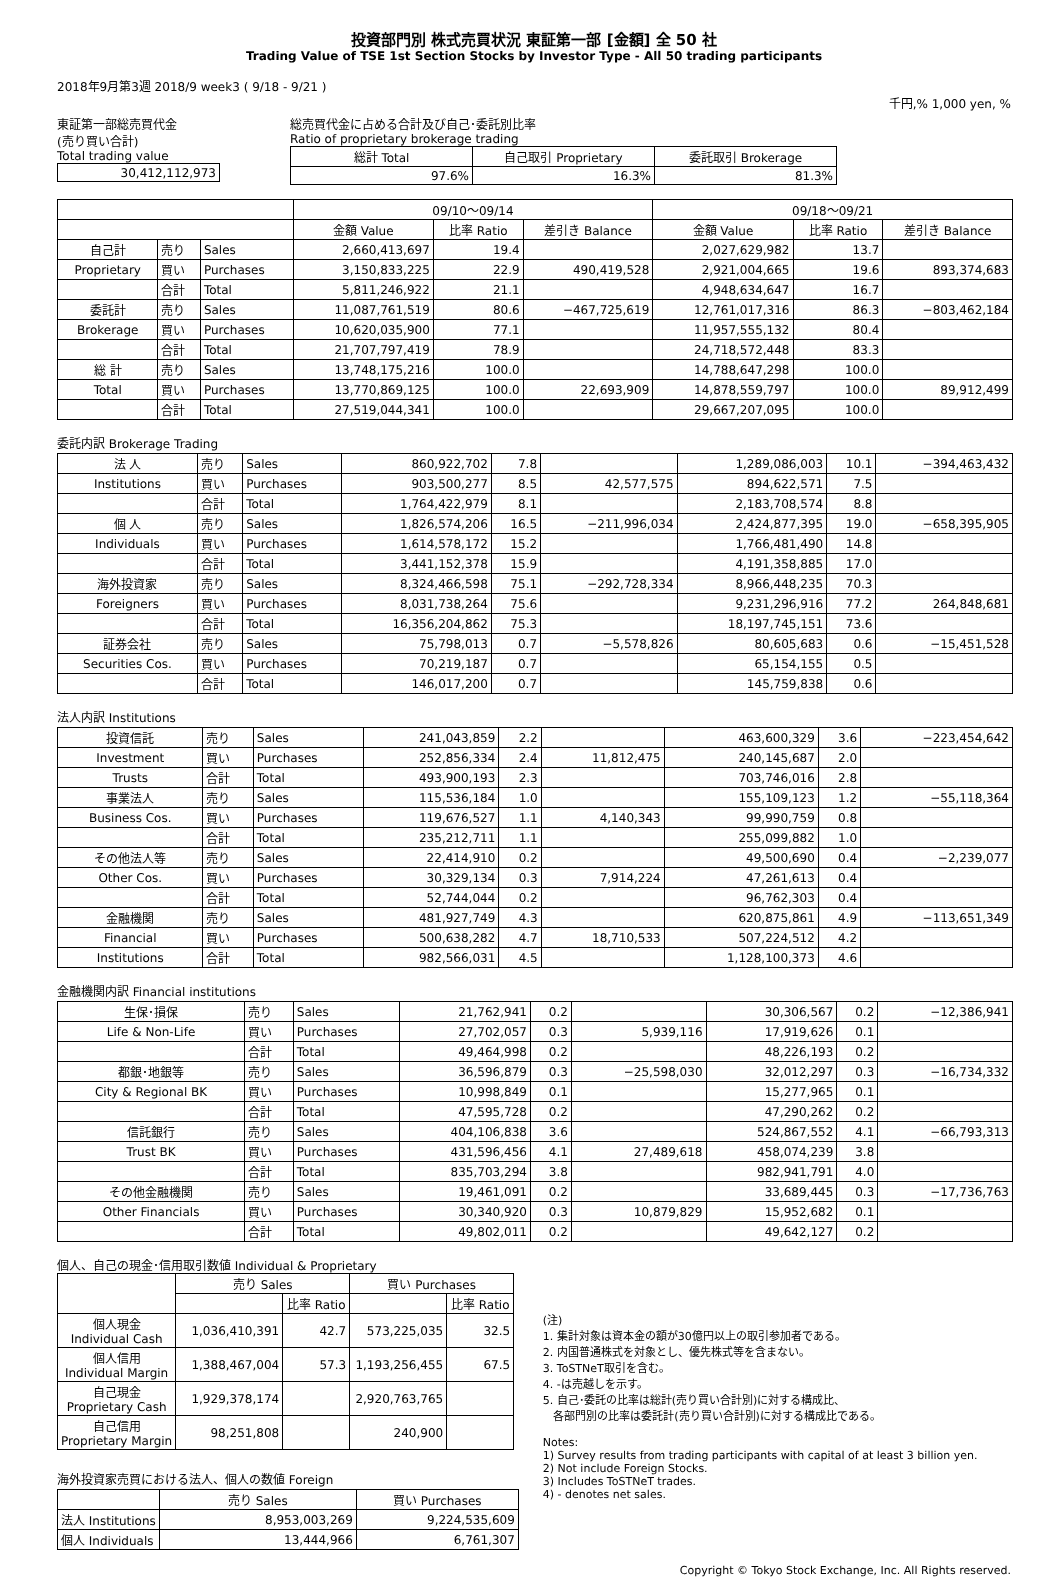投資部門別 株式売買状況 東証第一部 [金額] 全 50 社
Trading Value of TSE 1st Section Stocks by Investor Type - All 50 trading participants
2018年9月第3週 2018/9 week3 ( 9/18 - 9/21 )
千円,% 1,000 yen, %
東証第一部総売買代金
(売り買い合計)
Total trading value
| 30,412,112,973 |
総売買代金に占める合計及び自己･委託別比率
Ratio of proprietary brokerage trading
| 総計 Total | 自己取引 Proprietary | 委託取引 Brokerage |
| --- | --- | --- |
| 97.6% | 16.3% | 81.3% |
| | | | 09/10～09/14 | | | 09/18～09/21 | | |
| --- | --- | --- | --- | --- | --- | --- | --- | --- |
| | | | 金額 Value | 比率 Ratio | 差引き Balance | 金額 Value | 比率 Ratio | 差引き Balance |
| 自己計 | 売り | Sales | 2,660,413,697 | 19.4 | | 2,027,629,982 | 13.7 | |
| Proprietary | 買い | Purchases | 3,150,833,225 | 22.9 | 490,419,528 | 2,921,004,665 | 19.6 | 893,374,683 |
| | 合計 | Total | 5,811,246,922 | 21.1 | | 4,948,634,647 | 16.7 | |
| 委託計 | 売り | Sales | 11,087,761,519 | 80.6 | −467,725,619 | 12,761,017,316 | 86.3 | −803,462,184 |
| Brokerage | 買い | Purchases | 10,620,035,900 | 77.1 | | 11,957,555,132 | 80.4 | |
| | 合計 | Total | 21,707,797,419 | 78.9 | | 24,718,572,448 | 83.3 | |
| 総 計 | 売り | Sales | 13,748,175,216 | 100.0 | | 14,788,647,298 | 100.0 | |
| Total | 買い | Purchases | 13,770,869,125 | 100.0 | 22,693,909 | 14,878,559,797 | 100.0 | 89,912,499 |
| | 合計 | Total | 27,519,044,341 | 100.0 | | 29,667,207,095 | 100.0 | |
委託内訳 Brokerage Trading
| 法 人 | 売り | Sales | 860,922,702 | 7.8 | | 1,289,086,003 | 10.1 | −394,463,432 |
| Institutions | 買い | Purchases | 903,500,277 | 8.5 | 42,577,575 | 894,622,571 | 7.5 | |
| | 合計 | Total | 1,764,422,979 | 8.1 | | 2,183,708,574 | 8.8 | |
| 個 人 | 売り | Sales | 1,826,574,206 | 16.5 | −211,996,034 | 2,424,877,395 | 19.0 | −658,395,905 |
| Individuals | 買い | Purchases | 1,614,578,172 | 15.2 | | 1,766,481,490 | 14.8 | |
| | 合計 | Total | 3,441,152,378 | 15.9 | | 4,191,358,885 | 17.0 | |
| 海外投資家 | 売り | Sales | 8,324,466,598 | 75.1 | −292,728,334 | 8,966,448,235 | 70.3 | |
| Foreigners | 買い | Purchases | 8,031,738,264 | 75.6 | | 9,231,296,916 | 77.2 | 264,848,681 |
| | 合計 | Total | 16,356,204,862 | 75.3 | | 18,197,745,151 | 73.6 | |
| 証券会社 | 売り | Sales | 75,798,013 | 0.7 | −5,578,826 | 80,605,683 | 0.6 | −15,451,528 |
| Securities Cos. | 買い | Purchases | 70,219,187 | 0.7 | | 65,154,155 | 0.5 | |
| | 合計 | Total | 146,017,200 | 0.7 | | 145,759,838 | 0.6 | |
法人内訳 Institutions
| 投資信託 | 売り | Sales | 241,043,859 | 2.2 | | 463,600,329 | 3.6 | −223,454,642 |
| Investment | 買い | Purchases | 252,856,334 | 2.4 | 11,812,475 | 240,145,687 | 2.0 | |
| Trusts | 合計 | Total | 493,900,193 | 2.3 | | 703,746,016 | 2.8 | |
| 事業法人 | 売り | Sales | 115,536,184 | 1.0 | | 155,109,123 | 1.2 | −55,118,364 |
| Business Cos. | 買い | Purchases | 119,676,527 | 1.1 | 4,140,343 | 99,990,759 | 0.8 | |
| | 合計 | Total | 235,212,711 | 1.1 | | 255,099,882 | 1.0 | |
| その他法人等 | 売り | Sales | 22,414,910 | 0.2 | | 49,500,690 | 0.4 | −2,239,077 |
| Other Cos. | 買い | Purchases | 30,329,134 | 0.3 | 7,914,224 | 47,261,613 | 0.4 | |
| | 合計 | Total | 52,744,044 | 0.2 | | 96,762,303 | 0.4 | |
| 金融機関 | 売り | Sales | 481,927,749 | 4.3 | | 620,875,861 | 4.9 | −113,651,349 |
| Financial | 買い | Purchases | 500,638,282 | 4.7 | 18,710,533 | 507,224,512 | 4.2 | |
| Institutions | 合計 | Total | 982,566,031 | 4.5 | | 1,128,100,373 | 4.6 | |
金融機関内訳 Financial institutions
| 生保･損保 | 売り | Sales | 21,762,941 | 0.2 | | 30,306,567 | 0.2 | −12,386,941 |
| Life & Non-Life | 買い | Purchases | 27,702,057 | 0.3 | 5,939,116 | 17,919,626 | 0.1 | |
| | 合計 | Total | 49,464,998 | 0.2 | | 48,226,193 | 0.2 | |
| 都銀･地銀等 | 売り | Sales | 36,596,879 | 0.3 | −25,598,030 | 32,012,297 | 0.3 | −16,734,332 |
| City & Regional BK | 買い | Purchases | 10,998,849 | 0.1 | | 15,277,965 | 0.1 | |
| | 合計 | Total | 47,595,728 | 0.2 | | 47,290,262 | 0.2 | |
| 信託銀行 | 売り | Sales | 404,106,838 | 3.6 | | 524,867,552 | 4.1 | −66,793,313 |
| Trust BK | 買い | Purchases | 431,596,456 | 4.1 | 27,489,618 | 458,074,239 | 3.8 | |
| | 合計 | Total | 835,703,294 | 3.8 | | 982,941,791 | 4.0 | |
| その他金融機関 | 売り | Sales | 19,461,091 | 0.2 | | 33,689,445 | 0.3 | −17,736,763 |
| Other Financials | 買い | Purchases | 30,340,920 | 0.3 | 10,879,829 | 15,952,682 | 0.1 | |
| | 合計 | Total | 49,802,011 | 0.2 | | 49,642,127 | 0.2 | |
個人、自己の現金･信用取引数値 Individual & Proprietary
| | 売り Sales | | 買い Purchases | |
| --- | --- | --- | --- | --- |
| | | 比率 Ratio | | 比率 Ratio |
| 個人現金 Individual Cash | 1,036,410,391 | 42.7 | 573,225,035 | 32.5 |
| 個人信用 Individual Margin | 1,388,467,004 | 57.3 | 1,193,256,455 | 67.5 |
| 自己現金 Proprietary Cash | 1,929,378,174 | | 2,920,763,765 | |
| 自己信用 Proprietary Margin | 98,251,808 | | 240,900 | |
海外投資家売買における法人、個人の数値 Foreign
| | 売り Sales | 買い Purchases |
| --- | --- | --- |
| 法人 Institutions | 8,953,003,269 | 9,224,535,609 |
| 個人 Individuals | 13,444,966 | 6,761,307 |
(注)
1. 集計対象は資本金の額が30億円以上の取引参加者である。
2. 内国普通株式を対象とし、優先株式等を含まない。
3. ToSTNeT取引を含む。
4. -は売越しを示す。
5. 自己･委託の比率は総計(売り買い合計別)に対する構成比、
各部門別の比率は委託計(売り買い合計別)に対する構成比である。
Notes:
1) Survey results from trading participants with capital of at least 3 billion yen.
2) Not include Foreign Stocks.
3) Includes ToSTNeT trades.
4) - denotes net sales.
Copyright © Tokyo Stock Exchange, Inc. All Rights reserved.